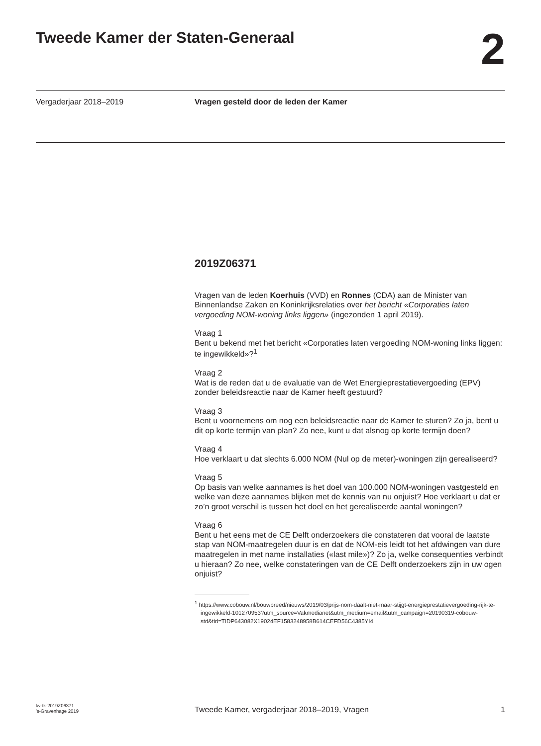Tweede Kamer der Staten-Generaal 2
Vergaderjaar 2018–2019 Vragen gesteld door de leden der Kamer
2019Z06371
Vragen van de leden Koerhuis (VVD) en Ronnes (CDA) aan de Minister van Binnenlandse Zaken en Koninkrijksrelaties over het bericht «Corporaties laten vergoeding NOM-woning links liggen» (ingezonden 1 april 2019).
Vraag 1
Bent u bekend met het bericht «Corporaties laten vergoeding NOM-woning links liggen: te ingewikkeld»?<sup>1</sup>
Vraag 2
Wat is de reden dat u de evaluatie van de Wet Energieprestatievergoeding (EPV) zonder beleidsreactie naar de Kamer heeft gestuurd?
Vraag 3
Bent u voornemens om nog een beleidsreactie naar de Kamer te sturen? Zo ja, bent u dit op korte termijn van plan? Zo nee, kunt u dat alsnog op korte termijn doen?
Vraag 4
Hoe verklaart u dat slechts 6.000 NOM (Nul op de meter)-woningen zijn gerealiseerd?
Vraag 5
Op basis van welke aannames is het doel van 100.000 NOM-woningen vastgesteld en welke van deze aannames blijken met de kennis van nu onjuist? Hoe verklaart u dat er zo’n groot verschil is tussen het doel en het gerealiseerde aantal woningen?
Vraag 6
Bent u het eens met de CE Delft onderzoekers die constateren dat vooral de laatste stap van NOM-maatregelen duur is en dat de NOM-eis leidt tot het afdwingen van dure maatregelen in met name installaties («last mile»)? Zo ja, welke consequenties verbindt u hieraan? Zo nee, welke constateringen van de CE Delft onderzoekers zijn in uw ogen onjuist?
<sup>1</sup> https://www.cobouw.nl/bouwbreed/nieuws/2019/03/prijs-nom-daalt-niet-maar-stijgt-energieprestatievergoeding-rijk-te-ingewikkeld-101270953?utm_source=Vakmedianet&utm_medium=email&utm_campaign=20190319-cobouw-std&tid=TIDP643082X19024EF1583248958B614CEFD56C4385YI4
kv-tk-2019Z06371
’s-Gravenhage 2019
Tweede Kamer, vergaderjaar 2018–2019, Vragen
1